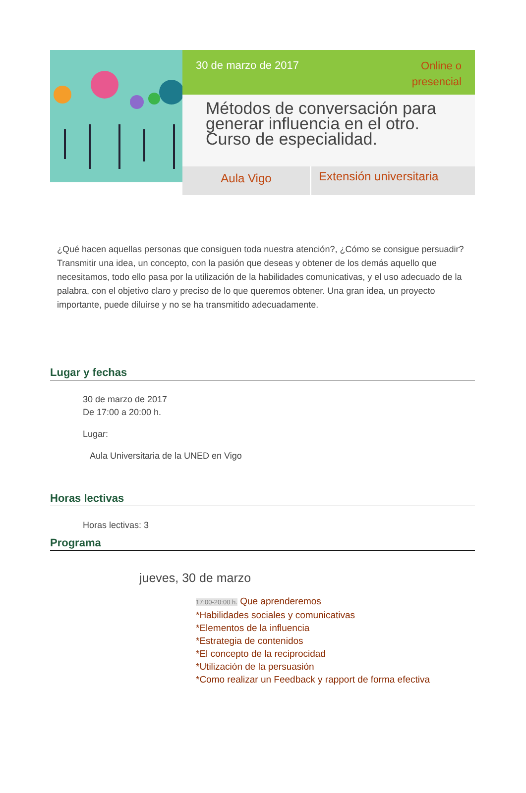30 de marzo de 2017
Online o
presencial
Métodos de conversación para generar influencia en el otro. Curso de especialidad.
Aula Vigo
Extensión universitaria
¿Qué hacen aquellas personas que consiguen toda nuestra atención?, ¿Cómo se consigue persuadir? Transmitir una idea, un concepto, con la pasión que deseas y obtener de los demás aquello que necesitamos, todo ello pasa por la utilización de la habilidades comunicativas, y el uso adecuado de la palabra, con el objetivo claro y preciso de lo que queremos obtener. Una gran idea, un proyecto importante, puede diluirse y no se ha transmitido adecuadamente.
Lugar y fechas
30 de marzo de 2017
De 17:00 a 20:00 h.
Lugar:
Aula Universitaria de la UNED en Vigo
Horas lectivas
Horas lectivas: 3
Programa
jueves, 30 de marzo
17:00-20:00 h. Que aprenderemos
*Habilidades sociales y comunicativas
*Elementos de la influencia
*Estrategia de contenidos
*El concepto de la reciprocidad
*Utilización de la persuasión
*Como realizar un Feedback y rapport de forma efectiva